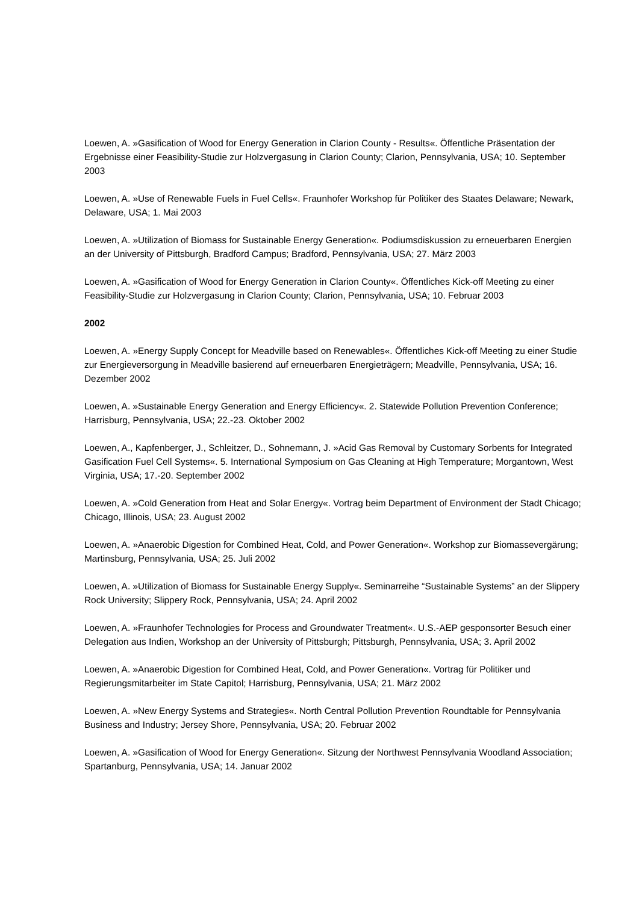Loewen, A. »Gasification of Wood for Energy Generation in Clarion County - Results«. Öffentliche Präsentation der Ergebnisse einer Feasibility-Studie zur Holzvergasung in Clarion County; Clarion, Pennsylvania, USA; 10. September 2003
Loewen, A. »Use of Renewable Fuels in Fuel Cells«. Fraunhofer Workshop für Politiker des Staates Delaware; Newark, Delaware, USA; 1. Mai 2003
Loewen, A. »Utilization of Biomass for Sustainable Energy Generation«. Podiumsdiskussion zu erneuerbaren Energien an der University of Pittsburgh, Bradford Campus; Bradford, Pennsylvania, USA; 27. März 2003
Loewen, A. »Gasification of Wood for Energy Generation in Clarion County«. Öffentliches Kick-off Meeting zu einer Feasibility-Studie zur Holzvergasung in Clarion County; Clarion, Pennsylvania, USA; 10. Februar 2003
2002
Loewen, A. »Energy Supply Concept for Meadville based on Renewables«. Öffentliches Kick-off Meeting zu einer Studie zur Energieversorgung in Meadville basierend auf erneuerbaren Energieträgern; Meadville, Pennsylvania, USA; 16. Dezember 2002
Loewen, A. »Sustainable Energy Generation and Energy Efficiency«. 2. Statewide Pollution Prevention Conference; Harrisburg, Pennsylvania, USA; 22.-23. Oktober 2002
Loewen, A., Kapfenberger, J., Schleitzer, D., Sohnemann, J. »Acid Gas Removal by Customary Sorbents for Integrated Gasification Fuel Cell Systems«. 5. International Symposium on Gas Cleaning at High Temperature; Morgantown, West Virginia, USA; 17.-20. September 2002
Loewen, A. »Cold Generation from Heat and Solar Energy«. Vortrag beim Department of Environment der Stadt Chicago; Chicago, Illinois, USA; 23. August 2002
Loewen, A. »Anaerobic Digestion for Combined Heat, Cold, and Power Generation«. Workshop zur Biomassevergärung; Martinsburg, Pennsylvania, USA; 25. Juli 2002
Loewen, A. »Utilization of Biomass for Sustainable Energy Supply«. Seminarreihe “Sustainable Systems” an der Slippery Rock University; Slippery Rock, Pennsylvania, USA; 24. April 2002
Loewen, A. »Fraunhofer Technologies for Process and Groundwater Treatment«. U.S.-AEP gesponsorter Besuch einer Delegation aus Indien, Workshop an der University of Pittsburgh; Pittsburgh, Pennsylvania, USA; 3. April 2002
Loewen, A. »Anaerobic Digestion for Combined Heat, Cold, and Power Generation«. Vortrag für Politiker und Regierungsmitarbeiter im State Capitol; Harrisburg, Pennsylvania, USA; 21. März 2002
Loewen, A. »New Energy Systems and Strategies«. North Central Pollution Prevention Roundtable for Pennsylvania Business and Industry; Jersey Shore, Pennsylvania, USA; 20. Februar 2002
Loewen, A. »Gasification of Wood for Energy Generation«. Sitzung der Northwest Pennsylvania Woodland Association; Spartanburg, Pennsylvania, USA; 14. Januar 2002